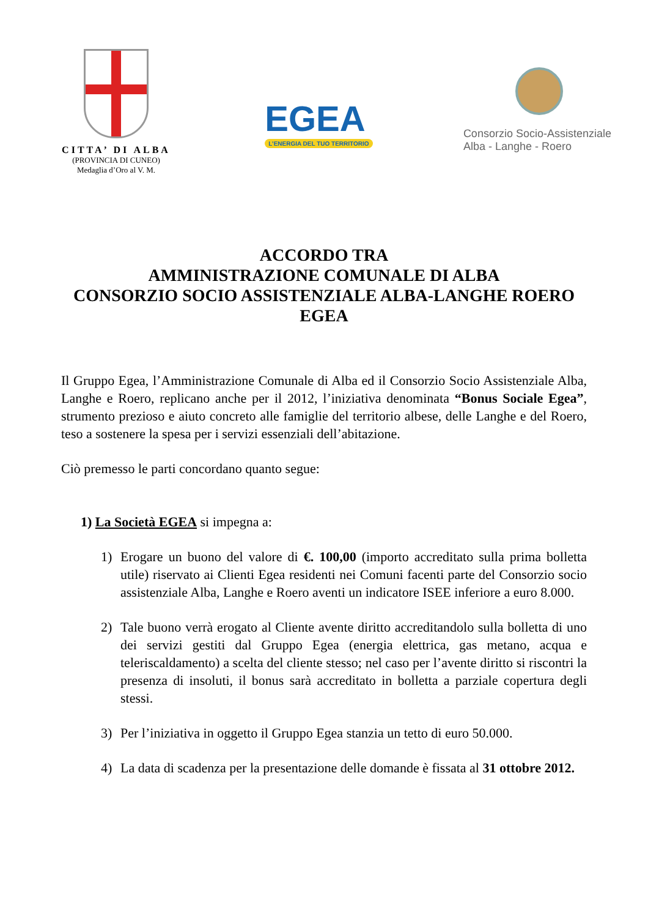CITTA’ DI ALBA
(PROVINCIA DI CUNEO)
Medaglia d’Oro al V. M.
EGEA
L’ENERGIA DEL TUO TERRITORIO
Consorzio Socio-Assistenziale
Alba - Langhe - Roero
ACCORDO TRA
AMMINISTRAZIONE COMUNALE DI ALBA
CONSORZIO SOCIO ASSISTENZIALE ALBA-LANGHE ROERO
EGEA
Il Gruppo Egea, l’Amministrazione Comunale di Alba ed il Consorzio Socio Assistenziale Alba, Langhe e Roero, replicano anche per il 2012, l’iniziativa denominata “Bonus Sociale Egea”, strumento prezioso e aiuto concreto alle famiglie del territorio albese, delle Langhe e del Roero, teso a sostenere la spesa per i servizi essenziali dell’abitazione.
Ciò premesso le parti concordano quanto segue:
1) La Società EGEA si impegna a:
1) Erogare un buono del valore di €. 100,00 (importo accreditato sulla prima bolletta utile) riservato ai Clienti Egea residenti nei Comuni facenti parte del Consorzio socio assistenziale Alba, Langhe e Roero aventi un indicatore ISEE inferiore a euro 8.000.
2) Tale buono verrà erogato al Cliente avente diritto accreditandolo sulla bolletta di uno dei servizi gestiti dal Gruppo Egea (energia elettrica, gas metano, acqua e teleriscaldamento) a scelta del cliente stesso; nel caso per l’avente diritto si riscontri la presenza di insoluti, il bonus sarà accreditato in bolletta a parziale copertura degli stessi.
3) Per l’iniziativa in oggetto il Gruppo Egea stanzia un tetto di euro 50.000.
4) La data di scadenza per la presentazione delle domande è fissata al 31 ottobre 2012.